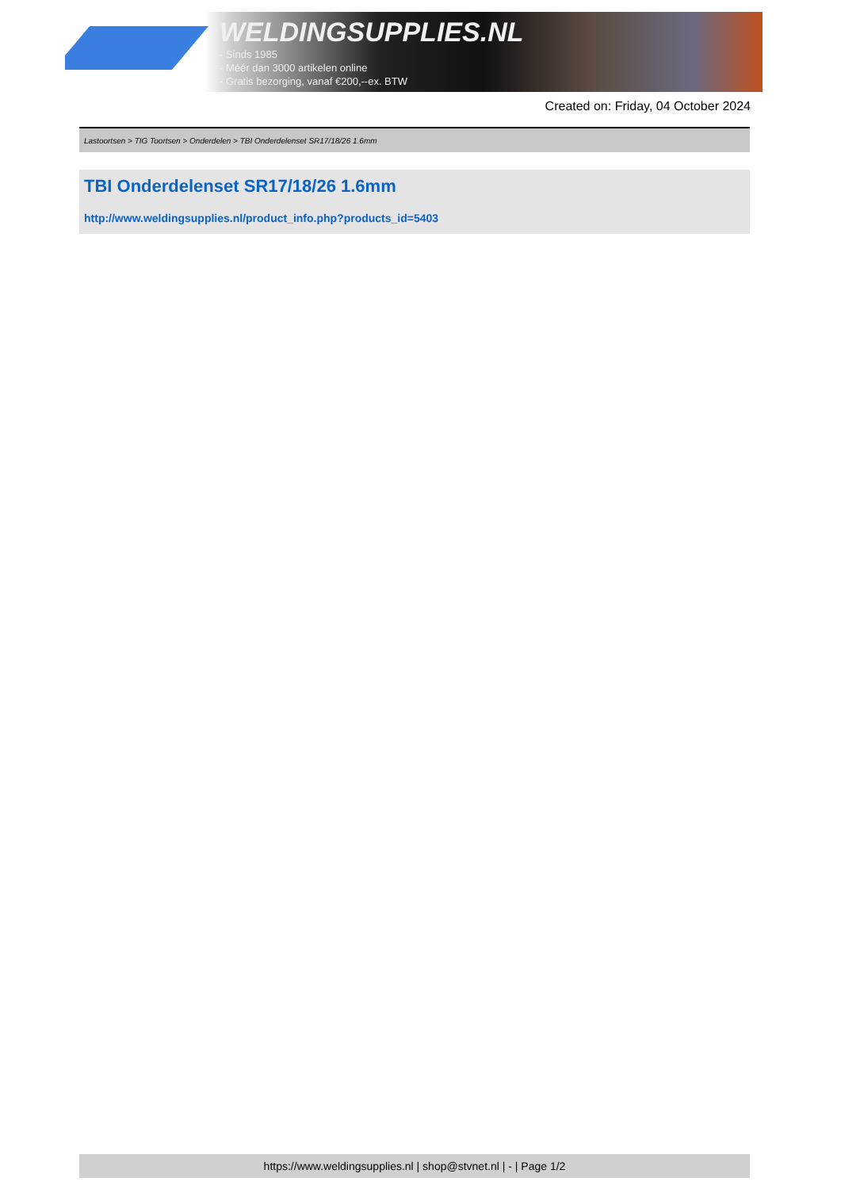WELDINGSUPPLIES.NL
- Sinds 1985
- Méér dan 3000 artikelen online
- Gratis bezorging, vanaf €200,--ex. BTW
Created on: Friday, 04 October 2024
Lastoortsen > TIG Toortsen > Onderdelen > TBI Onderdelenset SR17/18/26 1.6mm
TBI Onderdelenset SR17/18/26 1.6mm
http://www.weldingsupplies.nl/product_info.php?products_id=5403
https://www.weldingsupplies.nl | shop@stvnet.nl | - | Page 1/2